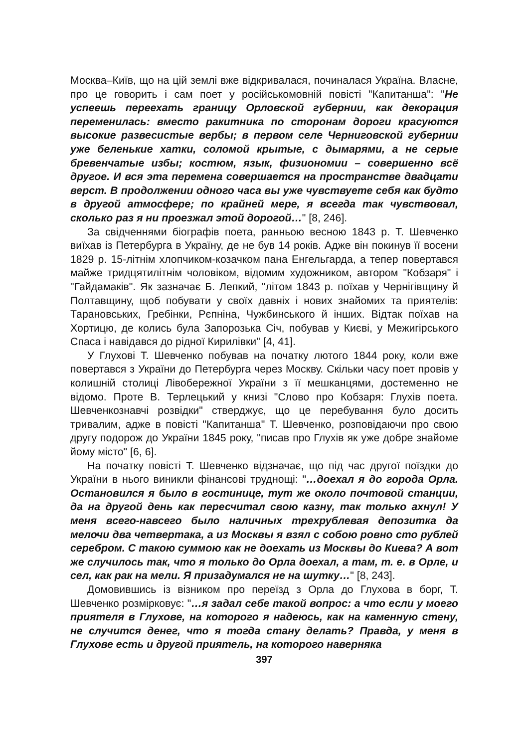Москва–Київ, що на цій землі вже відкривалася, починалася Україна. Власне, про це говорить і сам поет у російськомовній повісті "Капитанша": "Не успеешь переехать границу Орловской губернии, как декорация переменилась: вместо ракитника по сторонам дороги красуются высокие развесистые вербы; в первом селе Черниговской губернии уже беленькие хатки, соломой крытые, с дымарями, а не серые бревенчатые избы; костюм, язык, физиономии – совершенно всё другое. И вся эта перемена совершается на пространстве двадцати верст. В продолжении одного часа вы уже чувствуете себя как будто в другой атмосфере; по крайней мере, я всегда так чувствовал, сколько раз я ни проезжал этой дорогой…" [8, 246].
За свідченнями біографів поета, ранньою весною 1843 р. Т. Шевченко виїхав із Петербурга в Україну, де не був 14 років. Адже він покинув її восени 1829 р. 15-літнім хлопчиком-козачком пана Енгельгарда, а тепер повертався майже тридцятилітнім чоловіком, відомим художником, автором "Кобзаря" і "Гайдамаків". Як зазначає Б. Лепкий, "літом 1843 р. поїхав у Чернігівщину й Полтавщину, щоб побувати у своїх давніх і нових знайомих та приятелів: Тарановських, Гребінки, Рєпніна, Чужбинського й інших. Відтак поїхав на Хортицю, де колись була Запорозька Січ, побував у Києві, у Межигірського Спаса і навідався до рідної Кирилівки" [4, 41].
У Глухові Т. Шевченко побував на початку лютого 1844 року, коли вже повертався з України до Петербурга через Москву. Скільки часу поет провів у колишній столиці Лівобережної України з її мешканцями, достеменно не відомо. Проте В. Терлецький у книзі "Слово про Кобзаря: Глухів поета. Шевченкознавчі розвідки" стверджує, що це перебування було досить тривалим, адже в повісті "Капитанша" Т. Шевченко, розповідаючи про свою другу подорож до України 1845 року, "писав про Глухів як уже добре знайоме йому місто" [6, 6].
На початку повісті Т. Шевченко відзначає, що під час другої поїздки до України в нього виникли фінансові труднощі: "…доехал я до города Орла. Остановился я было в гостинице, тут же около почтовой станции, да на другой день как пересчитал свою казну, так только ахнул! У меня всего-навсего было наличных трехрублевая депозитка да мелочи два четвертака, а из Москвы я взял с собою ровно сто рублей серебром. С такою суммою как не доехать из Москвы до Киева? А вот же случилось так, что я только до Орла доехал, а там, т. е. в Орле, и сел, как рак на мели. Я призадумался не на шутку…" [8, 243].
Домовившись із візником про переїзд з Орла до Глухова в борг, Т. Шевченко розмірковує: "…я задал себе такой вопрос: а что если у моего приятеля в Глухове, на которого я надеюсь, как на каменную стену, не случится денег, что я тогда стану делать? Правда, у меня в Глухове есть и другой приятель, на которого наверняка
397